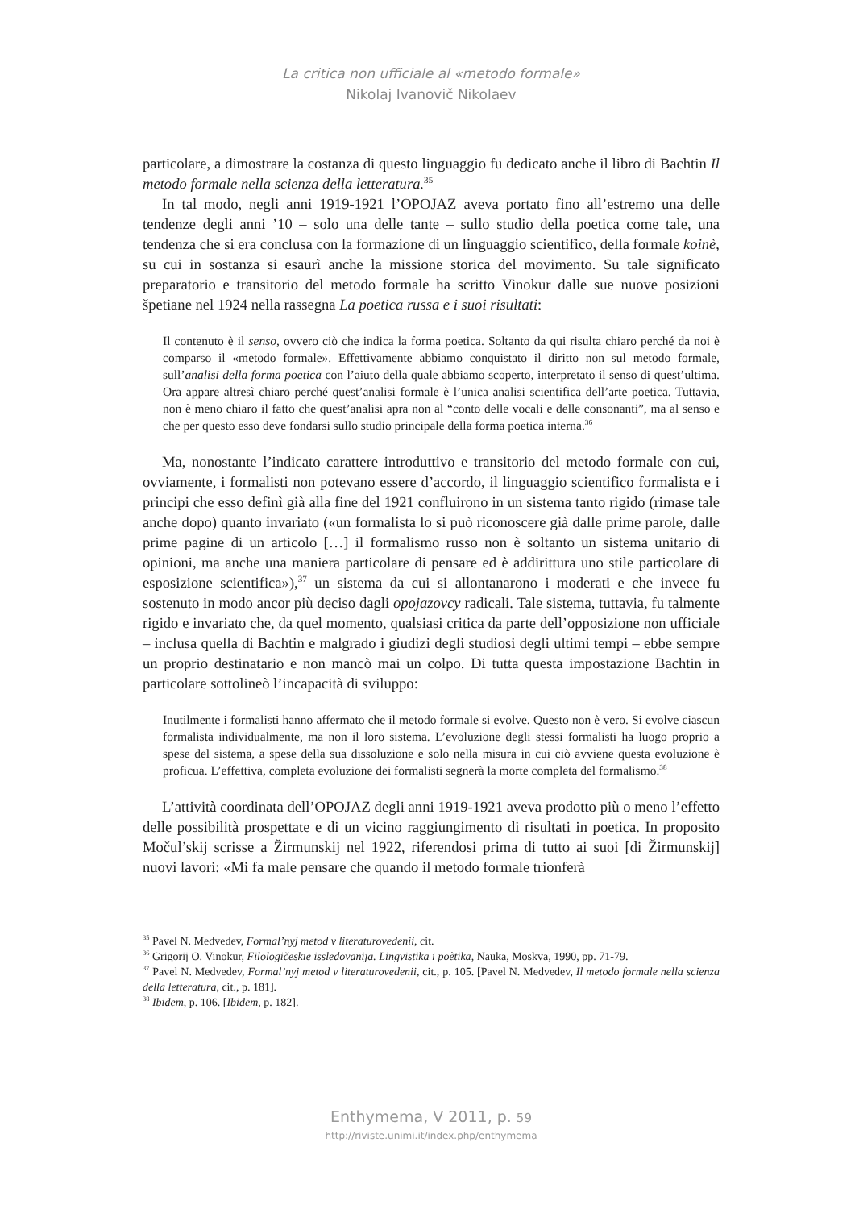La critica non ufficiale al «metodo formale»
Nikolaj Ivanovič Nikolaev
particolare, a dimostrare la costanza di questo linguaggio fu dedicato anche il libro di Bachtin Il metodo formale nella scienza della letteratura.<sup>35</sup>
In tal modo, negli anni 1919-1921 l’OPOJAZ aveva portato fino all’estremo una delle tendenze degli anni ’10 – solo una delle tante – sullo studio della poetica come tale, una tendenza che si era conclusa con la formazione di un linguaggio scientifico, della formale koinè, su cui in sostanza si esaurì anche la missione storica del movimento. Su tale significato preparatorio e transitorio del metodo formale ha scritto Vinokur dalle sue nuove posizioni špetiane nel 1924 nella rassegna La poetica russa e i suoi risultati:
Il contenuto è il senso, ovvero ciò che indica la forma poetica. Soltanto da qui risulta chiaro perché da noi è comparso il «metodo formale». Effettivamente abbiamo conquistato il diritto non sul metodo formale, sull’analisi della forma poetica con l’aiuto della quale abbiamo scoperto, interpretato il senso di quest’ultima. Ora appare altresì chiaro perché quest’analisi formale è l’unica analisi scientifica dell’arte poetica. Tuttavia, non è meno chiaro il fatto che quest’analisi apra non al “conto delle vocali e delle consonanti”, ma al senso e che per questo esso deve fondarsi sullo studio principale della forma poetica interna.<sup>36</sup>
Ma, nonostante l’indicato carattere introduttivo e transitorio del metodo formale con cui, ovviamente, i formalisti non potevano essere d’accordo, il linguaggio scientifico formalista e i principi che esso definì già alla fine del 1921 confluirono in un sistema tanto rigido (rimase tale anche dopo) quanto invariato («un formalista lo si può riconoscere già dalle prime parole, dalle prime pagine di un articolo […] il formalismo russo non è soltanto un sistema unitario di opinioni, ma anche una maniera particolare di pensare ed è addirittura uno stile particolare di esposizione scientifica»),<sup>37</sup> un sistema da cui si allontanarono i moderati e che invece fu sostenuto in modo ancor più deciso dagli opojazovcy radicali. Tale sistema, tuttavia, fu talmente rigido e invariato che, da quel momento, qualsiasi critica da parte dell’opposizione non ufficiale – inclusa quella di Bachtin e malgrado i giudizi degli studiosi degli ultimi tempi – ebbe sempre un proprio destinatario e non mancò mai un colpo. Di tutta questa impostazione Bachtin in particolare sottolineò l’incapacità di sviluppo:
Inutilmente i formalisti hanno affermato che il metodo formale si evolve. Questo non è vero. Si evolve ciascun formalista individualmente, ma non il loro sistema. L’evoluzione degli stessi formalisti ha luogo proprio a spese del sistema, a spese della sua dissoluzione e solo nella misura in cui ciò avviene questa evoluzione è proficua. L’effettiva, completa evoluzione dei formalisti segnerà la morte completa del formalismo.<sup>38</sup>
L’attività coordinata dell’OPOJAZ degli anni 1919-1921 aveva prodotto più o meno l’effetto delle possibilità prospettate e di un vicino raggiungimento di risultati in poetica. In proposito Močul’skij scrisse a Žirmunskij nel 1922, riferendosi prima di tutto ai suoi [di Žirmunskij] nuovi lavori: «Mi fa male pensare che quando il metodo formale trionferà
<sup>35</sup> Pavel N. Medvedev, Formal’nyj metod v literaturovedenii, cit.
<sup>36</sup> Grigorij O. Vinokur, Filologičeskie issledovanija. Lingvistika i poètika, Nauka, Moskva, 1990, pp. 71-79.
<sup>37</sup> Pavel N. Medvedev, Formal’nyj metod v literaturovedenii, cit., p. 105. [Pavel N. Medvedev, Il metodo formale nella scienza della letteratura, cit., p. 181].
<sup>38</sup> Ibidem, p. 106. [Ibidem, p. 182].
Enthymema, V 2011, p. 59
http://riviste.unimi.it/index.php/enthymema